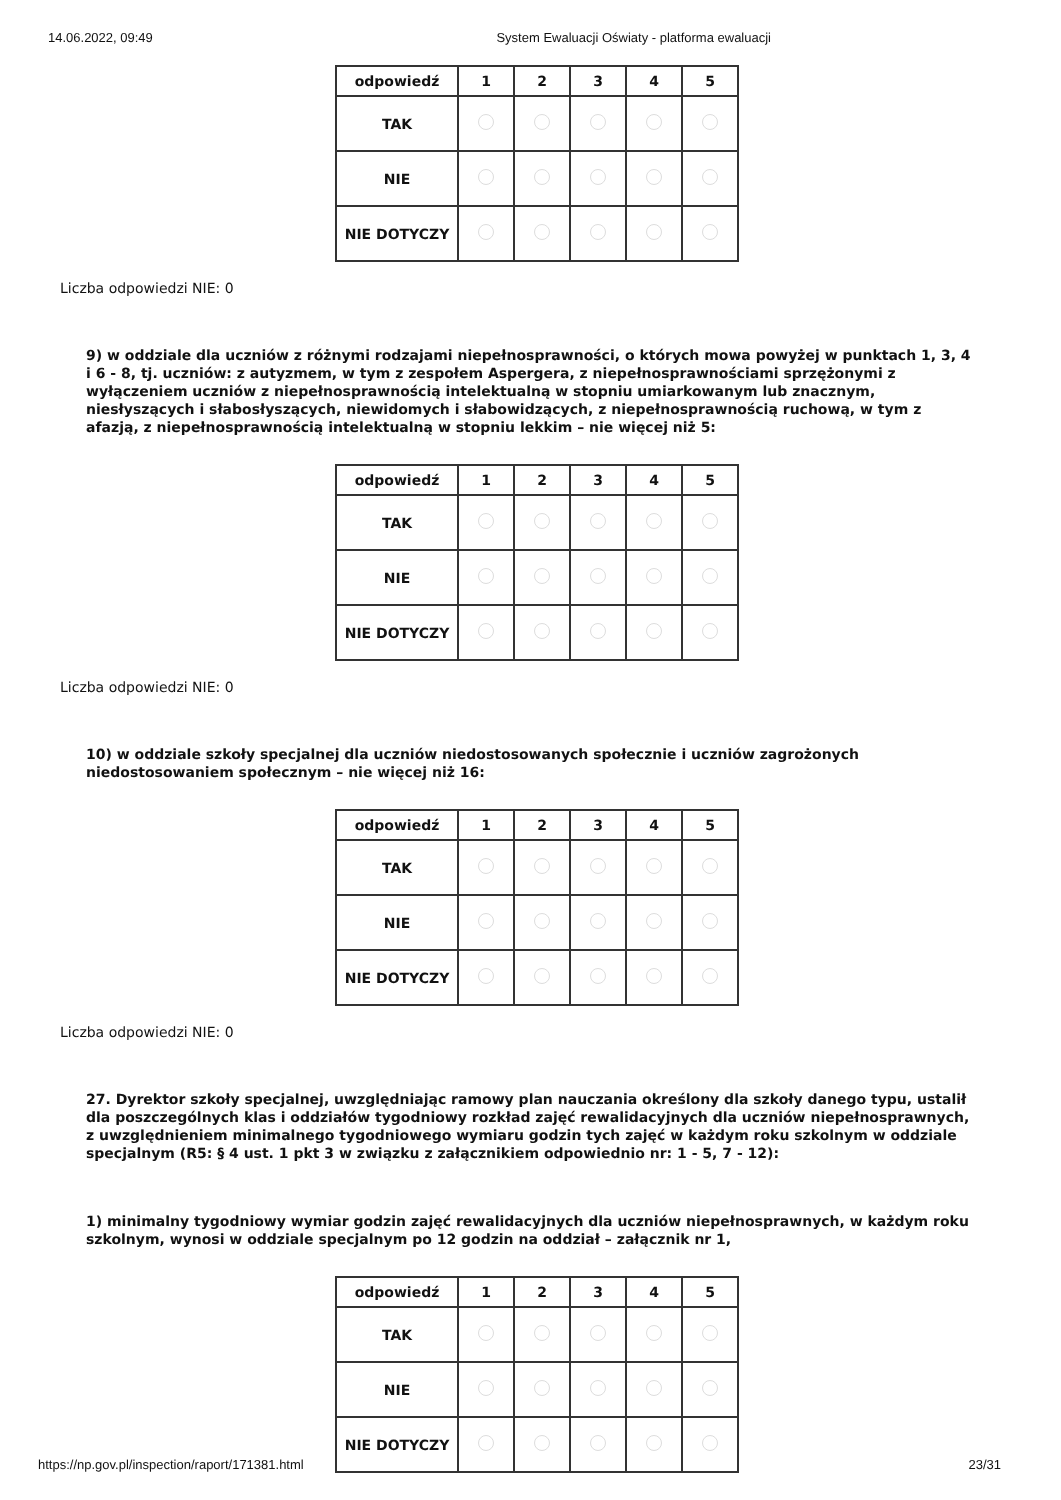14.06.2022, 09:49 System Ewaluacji Oświaty - platforma ewaluacji
| odpowiedź | 1 | 2 | 3 | 4 | 5 |
| --- | --- | --- | --- | --- | --- |
| TAK | | | | | |
| NIE | | | | | |
| NIE DOTYCZY | | | | | |
Liczba odpowiedzi NIE: 0
9) w oddziale dla uczniów z różnymi rodzajami niepełnosprawności, o których mowa powyżej w punktach 1, 3, 4 i 6 - 8, tj. uczniów: z autyzmem, w tym z zespołem Aspergera, z niepełnosprawnościami sprzężonymi z wyłączeniem uczniów z niepełnosprawnością intelektualną w stopniu umiarkowanym lub znacznym, niesłyszących i słabosłyszących, niewidomych i słabowidzących, z niepełnosprawnością ruchową, w tym z afazją, z niepełnosprawnością intelektualną w stopniu lekkim – nie więcej niż 5:
| odpowiedź | 1 | 2 | 3 | 4 | 5 |
| --- | --- | --- | --- | --- | --- |
| TAK | | | | | |
| NIE | | | | | |
| NIE DOTYCZY | | | | | |
Liczba odpowiedzi NIE: 0
10) w oddziale szkoły specjalnej dla uczniów niedostosowanych społecznie i uczniów zagrożonych niedostosowaniem społecznym – nie więcej niż 16:
| odpowiedź | 1 | 2 | 3 | 4 | 5 |
| --- | --- | --- | --- | --- | --- |
| TAK | | | | | |
| NIE | | | | | |
| NIE DOTYCZY | | | | | |
Liczba odpowiedzi NIE: 0
27. Dyrektor szkoły specjalnej, uwzględniając ramowy plan nauczania określony dla szkoły danego typu, ustalił dla poszczególnych klas i oddziałów tygodniowy rozkład zajęć rewalidacyjnych dla uczniów niepełnosprawnych, z uwzględnieniem minimalnego tygodniowego wymiaru godzin tych zajęć w każdym roku szkolnym w oddziale specjalnym (R5: § 4 ust. 1 pkt 3 w związku z załącznikiem odpowiednio nr: 1 - 5, 7 - 12):
1) minimalny tygodniowy wymiar godzin zajęć rewalidacyjnych dla uczniów niepełnosprawnych, w każdym roku szkolnym, wynosi w oddziale specjalnym po 12 godzin na oddział – załącznik nr 1,
| odpowiedź | 1 | 2 | 3 | 4 | 5 |
| --- | --- | --- | --- | --- | --- |
| TAK | | | | | |
| NIE | | | | | |
| NIE DOTYCZY | | | | | |
https://np.gov.pl/inspection/raport/171381.html 23/31